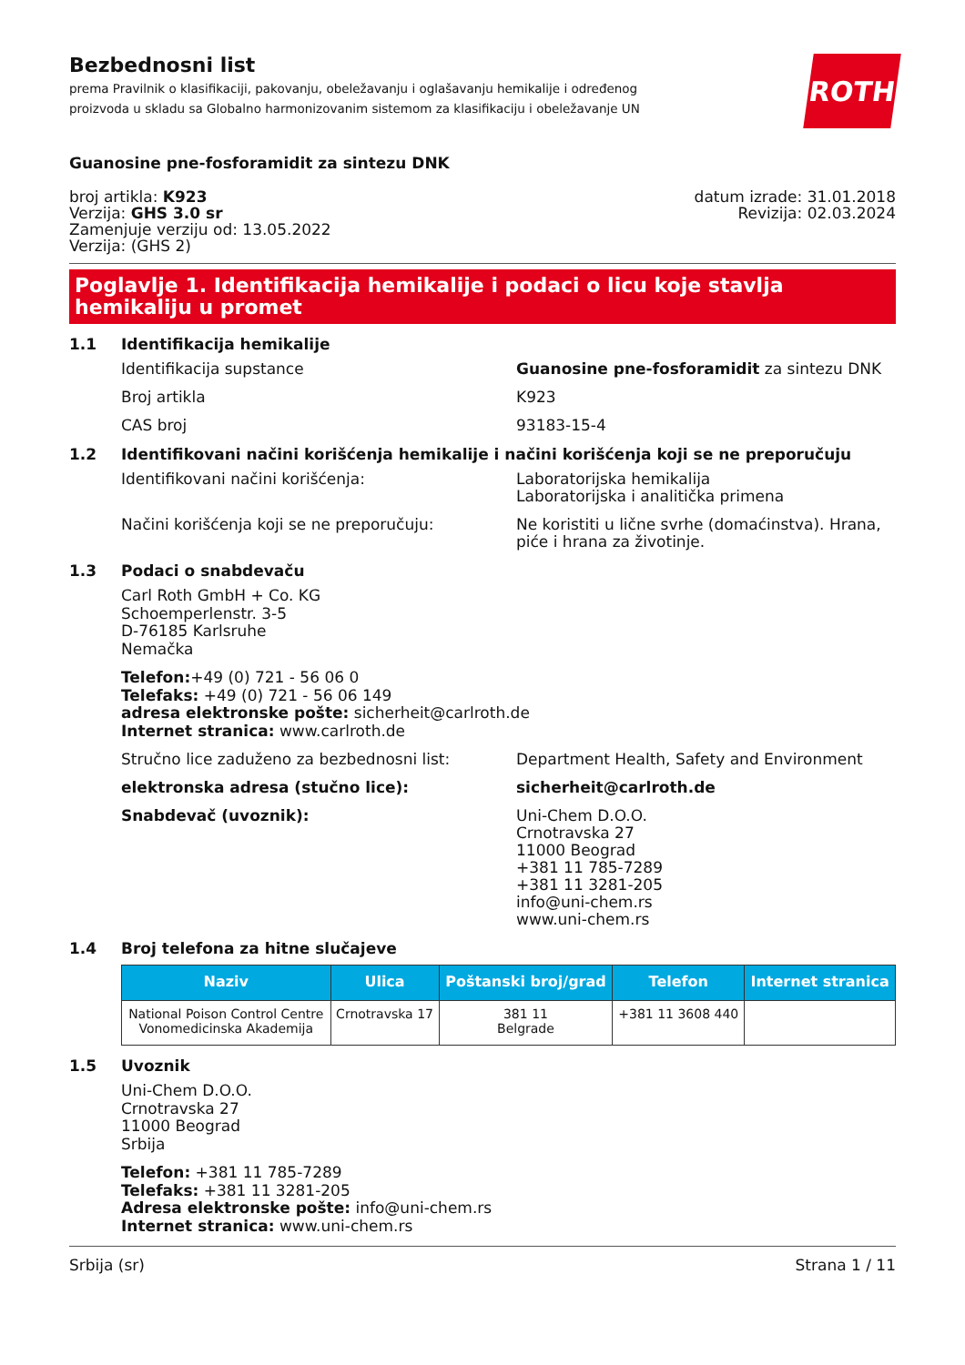Bezbednosni list
prema Pravilnik o klasifikaciji, pakovanju, obeležavanju i oglašavanju hemikalije i određenog
proizvoda u skladu sa Globalno harmonizovanim sistemom za klasifikaciju i obeležavanje UN
ROTH
Guanosine pne-fosforamidit za sintezu DNK
broj artikla: K923
Verzija: GHS 3.0 sr
Zamenjuje verziju od: 13.05.2022
Verzija: (GHS 2)
datum izrade: 31.01.2018
Revizija: 02.03.2024
Poglavlje 1. Identifikacija hemikalije i podaci o licu koje stavlja hemikaliju u promet
1.1 Identifikacija hemikalije
Identifikacija supstance Guanosine pne-fosforamidit za sintezu DNK
Broj artikla K923
CAS broj 93183-15-4
1.2 Identifikovani načini korišćenja hemikalije i načini korišćenja koji se ne preporučuju
Identifikovani načini korišćenja: Laboratorijska hemikalija
Laboratorijska i analitička primena
Načini korišćenja koji se ne preporučuju: Ne koristiti u lične svrhe (domaćinstva). Hrana,
piće i hrana za životinje.
1.3 Podaci o snabdevaču
Carl Roth GmbH + Co. KG
Schoemperlenstr. 3-5
D-76185 Karlsruhe
Nemačka
Telefon:+49 (0) 721 - 56 06 0
Telefaks: +49 (0) 721 - 56 06 149
adresa elektronske pošte: sicherheit@carlroth.de
Internet stranica: www.carlroth.de
Stručno lice zaduženo za bezbednosni list: Department Health, Safety and Environment
elektronska adresa (stučno lice): sicherheit@carlroth.de
Snabdevač (uvoznik): Uni-Chem D.O.O.
Crnotravska 27
11000 Beograd
+381 11 785-7289
+381 11 3281-205
info@uni-chem.rs
www.uni-chem.rs
1.4 Broj telefona za hitne slučajeve
| Naziv | Ulica | Poštanski broj/grad | Telefon | Internet stranica |
| --- | --- | --- | --- | --- |
| National Poison Control Centre Vonomedicinska Akademija | Crnotravska 17 | 381 11 Belgrade | +381 11 3608 440 | |
1.5 Uvoznik
Uni-Chem D.O.O.
Crnotravska 27
11000 Beograd
Srbija
Telefon: +381 11 785-7289
Telefaks: +381 11 3281-205
Adresa elektronske pošte: info@uni-chem.rs
Internet stranica: www.uni-chem.rs
Srbija (sr) Strana 1 / 11